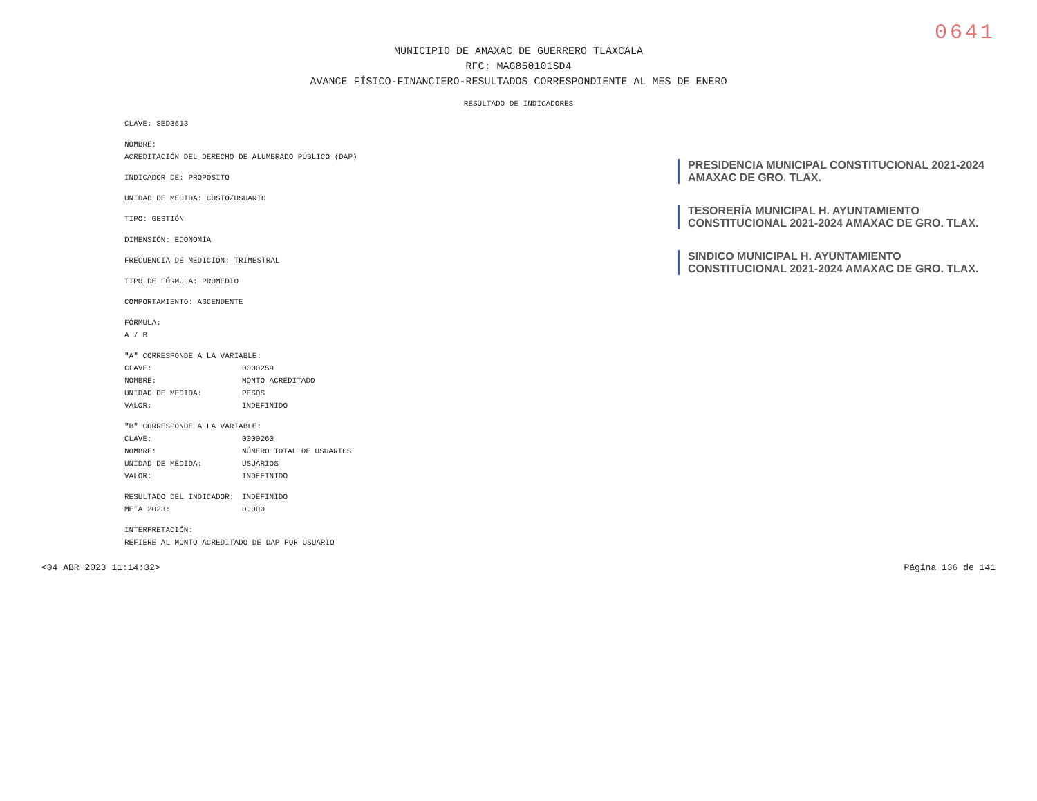0641
MUNICIPIO DE AMAXAC DE GUERRERO TLAXCALA
RFC: MAG850101SD4
AVANCE FÍSICO-FINANCIERO-RESULTADOS CORRESPONDIENTE AL MES DE ENERO
RESULTADO DE INDICADORES
CLAVE: SED3613
NOMBRE:
ACREDITACIÓN DEL DERECHO DE ALUMBRADO PÚBLICO (DAP)
INDICADOR DE: PROPÓSITO
UNIDAD DE MEDIDA: COSTO/USUARIO
TIPO: GESTIÓN
DIMENSIÓN: ECONOMÍA
FRECUENCIA DE MEDICIÓN: TRIMESTRAL
TIPO DE FÓRMULA: PROMEDIO
COMPORTAMIENTO: ASCENDENTE
FÓRMULA:
A / B
"A" CORRESPONDE A LA VARIABLE:
CLAVE: 0000259
NOMBRE: MONTO ACREDITADO
UNIDAD DE MEDIDA: PESOS
VALOR: INDEFINIDO
"B" CORRESPONDE A LA VARIABLE:
CLAVE: 0000260
NOMBRE: NÚMERO TOTAL DE USUARIOS
UNIDAD DE MEDIDA: USUARIOS
VALOR: INDEFINIDO
RESULTADO DEL INDICADOR: INDEFINIDO
META 2023: 0.000
INTERPRETACIÓN:
REFIERE AL MONTO ACREDITADO DE DAP POR USUARIO
PRESIDENCIA MUNICIPAL CONSTITUCIONAL 2021-2024 AMAXAC DE GRO. TLAX.
TESORERÍA MUNICIPAL H. AYUNTAMIENTO CONSTITUCIONAL 2021-2024 AMAXAC DE GRO. TLAX.
SINDICO MUNICIPAL H. AYUNTAMIENTO CONSTITUCIONAL 2021-2024 AMAXAC DE GRO. TLAX.
<04 ABR 2023 11:14:32> Página 136 de 141